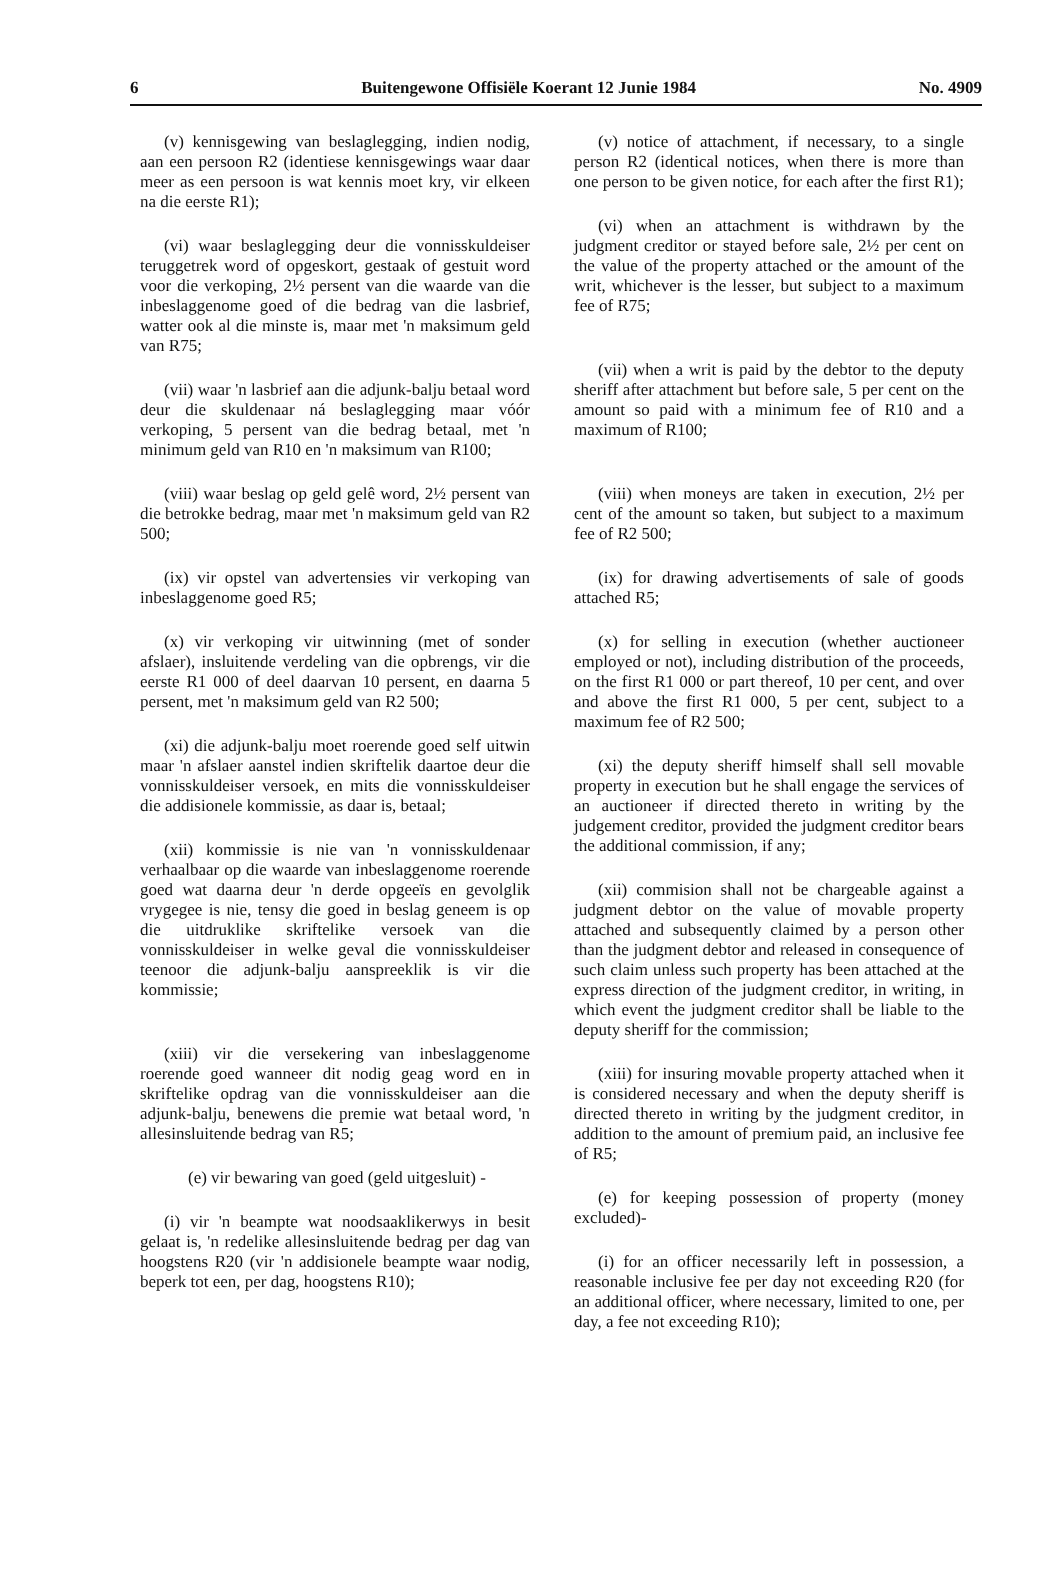6 Buitengewone Offisiële Koerant 12 Junie 1984 No. 4909
(v) kennisgewing van beslaglegging, indien nodig, aan een persoon R2 (identiese kennisgewings waar daar meer as een persoon is wat kennis moet kry, vir elkeen na die eerste R1);
(vi) waar beslaglegging deur die vonnisskuldeiser teruggetrek word of opgeskort, gestaak of gestuit word voor die verkoping, 2½ persent van die waarde van die inbeslaggenome goed of die bedrag van die lasbrief, watter ook al die minste is, maar met 'n maksimum geld van R75;
(vii) waar 'n lasbrief aan die adjunk-balju betaal word deur die skuldenaar ná beslaglegging maar vóór verkoping, 5 persent van die bedrag betaal, met 'n minimum geld van R10 en 'n maksimum van R100;
(viii) waar beslag op geld gelê word, 2½ persent van die betrokke bedrag, maar met 'n maksimum geld van R2 500;
(ix) vir opstel van advertensies vir verkoping van inbeslaggenome goed R5;
(x) vir verkoping vir uitwinning (met of sonder afslaer), insluitende verdeling van die opbrengs, vir die eerste R1 000 of deel daarvan 10 persent, en daarna 5 persent, met 'n maksimum geld van R2 500;
(xi) die adjunk-balju moet roerende goed self uitwin maar 'n afslaer aanstel indien skriftelik daartoe deur die vonnisskuldeiser versoek, en mits die vonnisskuldeiser die addisionele kommissie, as daar is, betaal;
(xii) kommissie is nie van 'n vonnisskuldenaar verhaalbaar op die waarde van inbeslaggenome roerende goed wat daarna deur 'n derde opgeeïs en gevolglik vrygegee is nie, tensy die goed in beslag geneem is op die uitdruklike skriftelike versoek van die vonnisskuldeiser in welke geval die vonnisskuldeiser teenoor die adjunk-balju aanspreeklik is vir die kommissie;
(xiii) vir die versekering van inbeslaggenome roerende goed wanneer dit nodig geag word en in skriftelike opdrag van die vonnisskuldeiser aan die adjunk-balju, benewens die premie wat betaal word, 'n allesinsluitende bedrag van R5;
(e) vir bewaring van goed (geld uitgesluit) -
(i) vir 'n beampte wat noodsaaklikerwys in besit gelaat is, 'n redelike allesinsluitende bedrag per dag van hoogstens R20 (vir 'n addisionele beampte waar nodig, beperk tot een, per dag, hoogstens R10);
(v) notice of attachment, if necessary, to a single person R2 (identical notices, when there is more than one person to be given notice, for each after the first R1);
(vi) when an attachment is withdrawn by the judgment creditor or stayed before sale, 2½ per cent on the value of the property attached or the amount of the writ, whichever is the lesser, but subject to a maximum fee of R75;
(vii) when a writ is paid by the debtor to the deputy sheriff after attachment but before sale, 5 per cent on the amount so paid with a minimum fee of R10 and a maximum of R100;
(viii) when moneys are taken in execution, 2½ per cent of the amount so taken, but subject to a maximum fee of R2 500;
(ix) for drawing advertisements of sale of goods attached R5;
(x) for selling in execution (whether auctioneer employed or not), including distribution of the proceeds, on the first R1 000 or part thereof, 10 per cent, and over and above the first R1 000, 5 per cent, subject to a maximum fee of R2 500;
(xi) the deputy sheriff himself shall sell movable property in execution but he shall engage the services of an auctioneer if directed thereto in writing by the judgement creditor, provided the judgment creditor bears the additional commission, if any;
(xii) commision shall not be chargeable against a judgment debtor on the value of movable property attached and subsequently claimed by a person other than the judgment debtor and released in consequence of such claim unless such property has been attached at the express direction of the judgment creditor, in writing, in which event the judgment creditor shall be liable to the deputy sheriff for the commission;
(xiii) for insuring movable property attached when it is considered necessary and when the deputy sheriff is directed thereto in writing by the judgment creditor, in addition to the amount of premium paid, an inclusive fee of R5;
(e) for keeping possession of property (money excluded)-
(i) for an officer necessarily left in possession, a reasonable inclusive fee per day not exceeding R20 (for an additional officer, where necessary, limited to one, per day, a fee not exceeding R10);